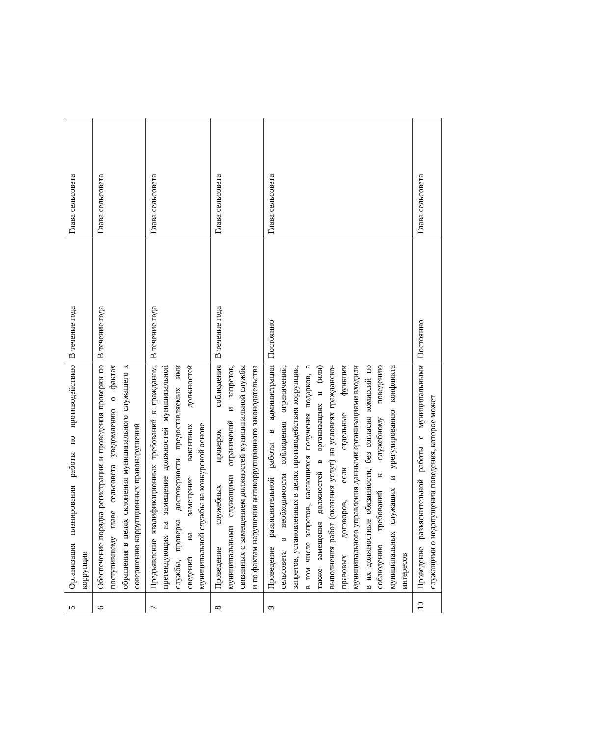| 5 | Организация планирования работы по противодействию коррупции | В течение года | Глава сельсовета |
| 6 | Обеспечение порядка регистрации и проведения проверки по поступившему главе сельсовета уведомлению о фактах обращения в целях склонения муниципального служащего к совершению коррупционных правонарушений | В течение года | Глава сельсовета |
| 7 | Предъявление квалификационных требований к гражданам, претендующих на замещение должностей муниципальной службы, проверка достоверности предоставляемых ими сведений на замещение вакантных должностей муниципальной службы на конкурсной основе | В течение года | Глава сельсовета |
| 8 | Проведение служебных проверок соблюдения муниципальными служащими ограничений и запретов, связанных с замещением должностей муниципальной службы и по фактам нарушения антикоррупционного законодательства | В течение года | Глава сельсовета |
| 9 | Проведение разъяснительной работы в администрации сельсовета о необходимости соблюдения ограничений, запретов, установленных в целях противодействия коррупции, в том числе запретов, касающихся получения подарков, а также замещения должностей в организациях и (или) выполнения работ (оказания услуг) на условиях гражданско-правовых договоров, если отдельные функции муниципального управления данными организациями входили в их должностные обязанности, без согласия комиссий по соблюдению требований к служебному поведению муниципальных служащих и урегулированию конфликта интересов | Постоянно | Глава сельсовета |
| 10 | Проведение разъяснительной работы с муниципальными служащими о недопущении поведения, которое может | Постоянно | Глава сельсовета |